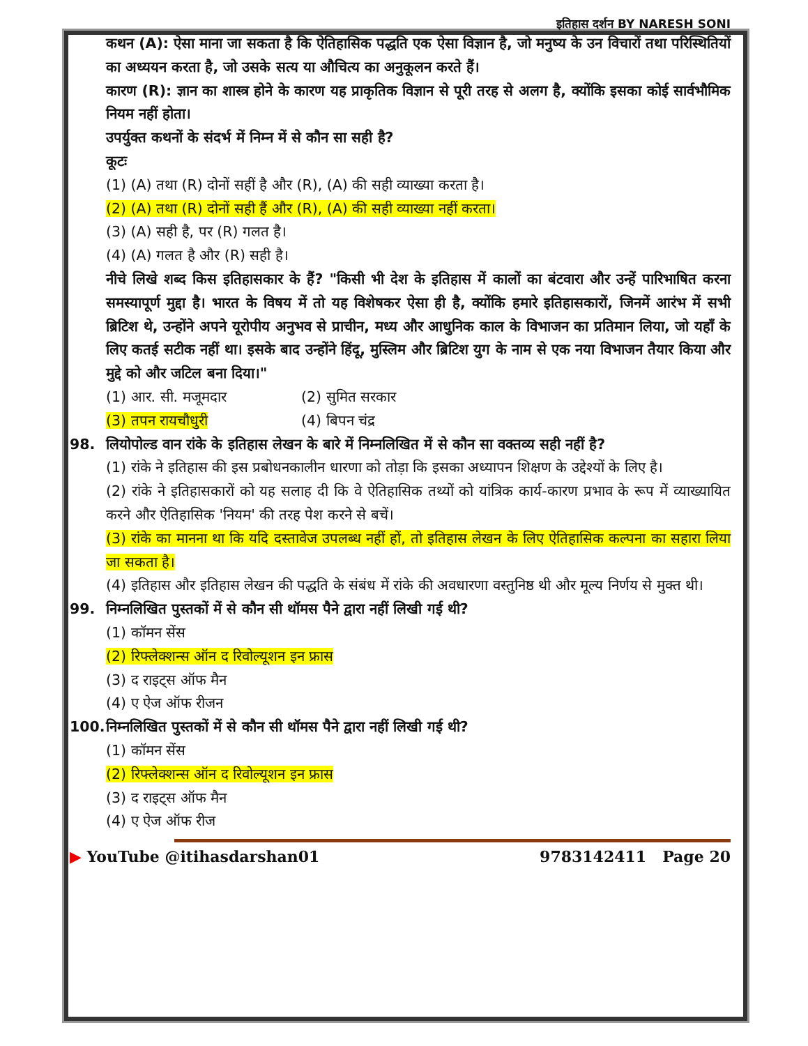इतिहास दर्शन BY NARESH SONI
कथन (A): ऐसा माना जा सकता है कि ऐतिहासिक पद्धति एक ऐसा विज्ञान है, जो मनुष्य के उन विचारों तथा परिस्थितियों का अध्ययन करता है, जो उसके सत्य या औचित्य का अनुकूलन करते हैं।
कारण (R): ज्ञान का शास्त्र होने के कारण यह प्राकृतिक विज्ञान से पूरी तरह से अलग है, क्योंकि इसका कोई सार्वभौमिक नियम नहीं होता।
उपर्युक्त कथनों के संदर्भ में निम्न में से कौन सा सही है?
कूटः
(1) (A) तथा (R) दोनों सहीं है और (R), (A) की सही व्याख्या करता है।
(2) (A) तथा (R) दोनों सही हैं और (R), (A) की सही व्याख्या नहीं करता।
(3) (A) सही है, पर (R) गलत है।
(4) (A) गलत है और (R) सही है।
नीचे लिखे शब्द किस इतिहासकार के हैं? "किसी भी देश के इतिहास में कालों का बंटवारा और उन्हें पारिभाषित करना समस्यापूर्ण मुद्दा है। भारत के विषय में तो यह विशेषकर ऐसा ही है, क्योंकि हमारे इतिहासकारों, जिनमें आरंभ में सभी ब्रिटिश थे, उन्होंने अपने यूरोपीय अनुभव से प्राचीन, मध्य और आधुनिक काल के विभाजन का प्रतिमान लिया, जो यहाँ के लिए कतई सटीक नहीं था। इसके बाद उन्होंने हिंदू, मुस्लिम और ब्रिटिश युग के नाम से एक नया विभाजन तैयार किया और मुद्दे को और जटिल बना दिया।"
(1) आर. सी. मजूमदार (2) सुमित सरकार
(3) तपन रायचौधुरी (4) बिपन चंद्र
98. लियोपोल्ड वान रांके के इतिहास लेखन के बारे में निम्नलिखित में से कौन सा वक्तव्य सही नहीं है?
(1) रांके ने इतिहास की इस प्रबोधनकालीन धारणा को तोड़ा कि इसका अध्यापन शिक्षण के उद्देश्यों के लिए है।
(2) रांके ने इतिहासकारों को यह सलाह दी कि वे ऐतिहासिक तथ्यों को यांत्रिक कार्य-कारण प्रभाव के रूप में व्याख्यायित करने और ऐतिहासिक 'नियम' की तरह पेश करने से बचें।
(3) रांके का मानना था कि यदि दस्तावेज उपलब्ध नहीं हों, तो इतिहास लेखन के लिए ऐतिहासिक कल्पना का सहारा लिया जा सकता है।
(4) इतिहास और इतिहास लेखन की पद्धति के संबंध में रांके की अवधारणा वस्तुनिष्ठ थी और मूल्य निर्णय से मुक्त थी।
99. निम्नलिखित पुस्तकों में से कौन सी थॉमस पैने द्वारा नहीं लिखी गई थी?
(1) कॉमन सेंस
(2) रिफ्लेक्शन्स ऑन द रिवोल्यूशन इन फ्रास
(3) द राइट्स ऑफ मैन
(4) ए ऐज ऑफ रीजन
100. निम्नलिखित पुस्तकों में से कौन सी थॉमस पैने द्वारा नहीं लिखी गई थी?
(1) कॉमन सेंस
(2) रिफ्लेक्शन्स ऑन द रिवोल्यूशन इन फ्रास
(3) द राइट्स ऑफ मैन
(4) ए ऐज ऑफ रीज
▶ YouTube @itihasdarshan01 9783142411 Page 20